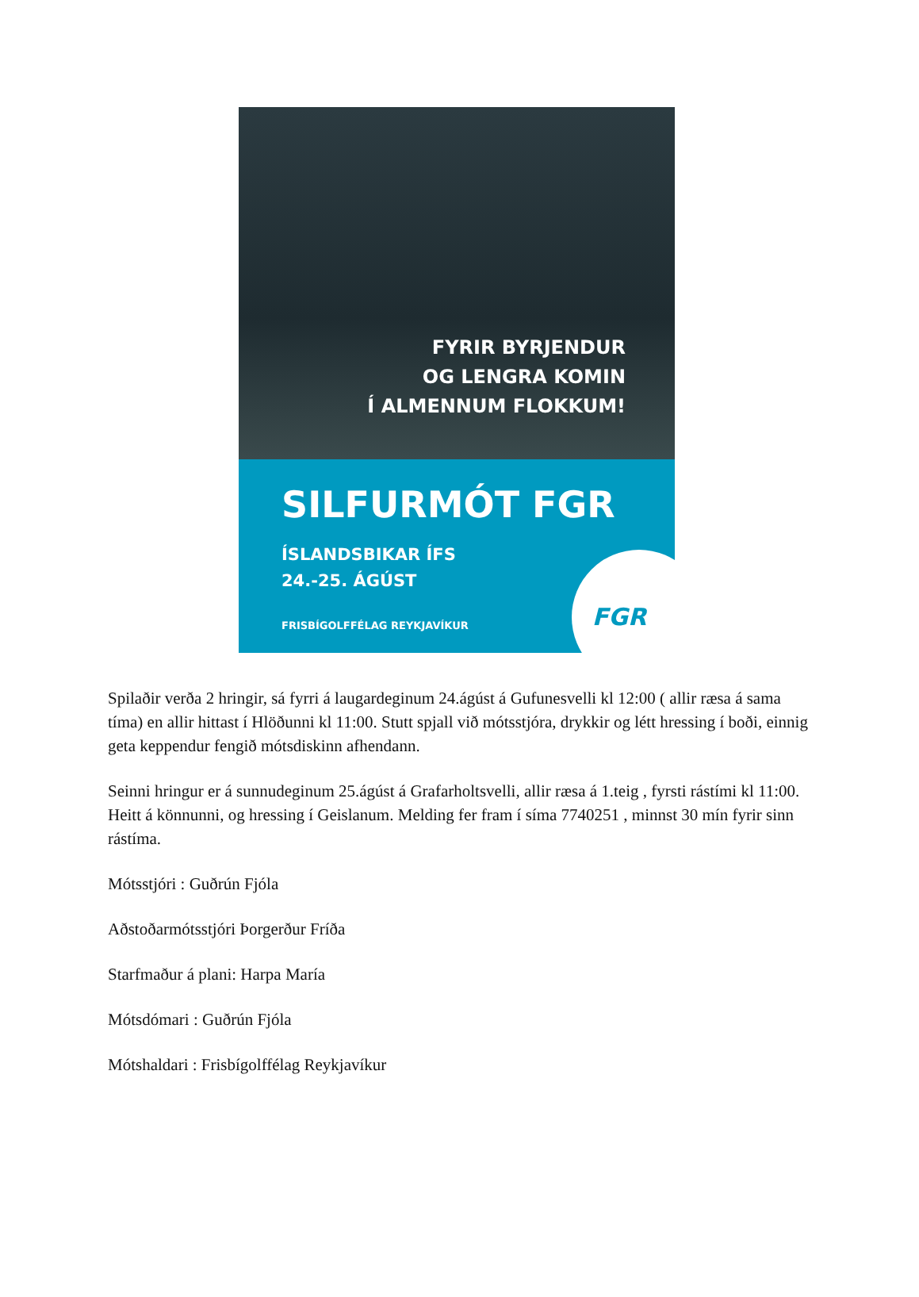FYRIR BYRJENDUR
OG LENGRA KOMIN
Í ALMENNUM FLOKKUM!
SILFURMÓT FGR
ÍSLANDSBIKAR ÍFS
24.-25. ÁGÚST
FRISBÍGOLFFÉLAG REYKJAVÍKUR
FGR
Spilaðir verða 2 hringir, sá fyrri á laugardeginum 24.ágúst á Gufunesvelli kl 12:00 ( allir ræsa á sama tíma) en allir hittast í Hlöðunni kl 11:00. Stutt spjall við mótsstjóra, drykkir og létt hressing í boði, einnig geta keppendur fengið mótsdiskinn afhendann.
Seinni hringur er á sunnudeginum 25.ágúst á Grafarholtsvelli, allir ræsa á 1.teig , fyrsti rástími kl 11:00. Heitt á könnunni, og hressing í Geislanum. Melding fer fram í síma 7740251 , minnst 30 mín fyrir sinn rástíma.
Mótsstjóri : Guðrún Fjóla
Aðstoðarmótsstjóri Þorgerður Fríða
Starfmaður á plani: Harpa María
Mótsdómari : Guðrún Fjóla
Mótshaldari : Frisbígolffélag Reykjavíkur